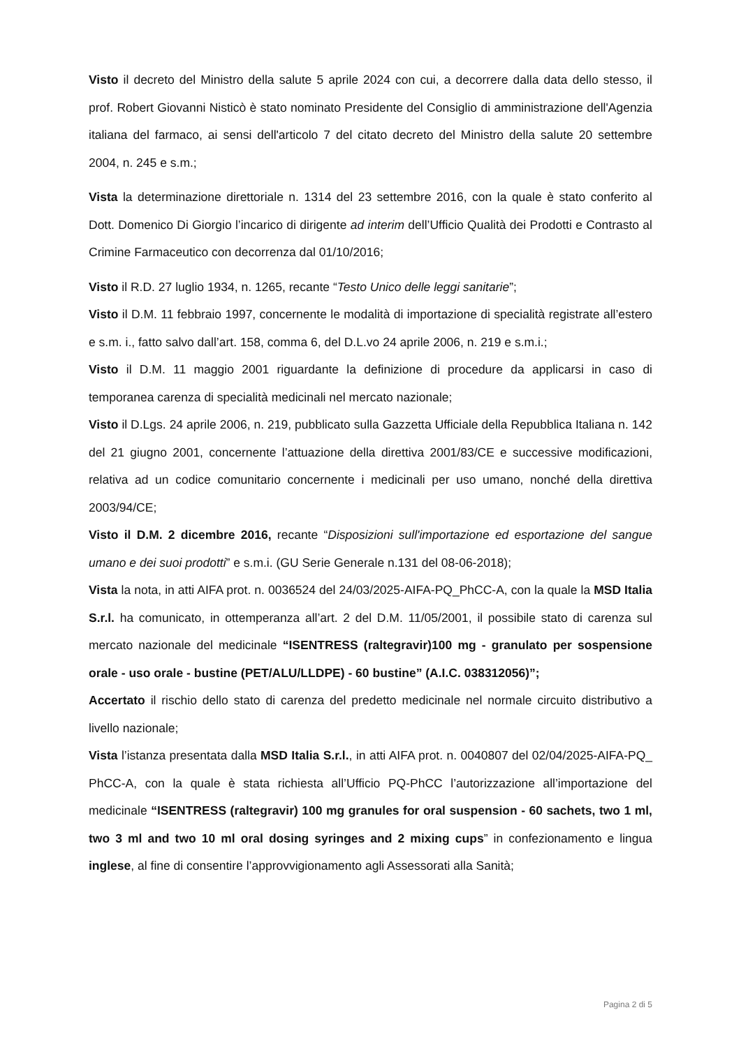Visto il decreto del Ministro della salute 5 aprile 2024 con cui, a decorrere dalla data dello stesso, il prof. Robert Giovanni Nisticò è stato nominato Presidente del Consiglio di amministrazione dell'Agenzia italiana del farmaco, ai sensi dell'articolo 7 del citato decreto del Ministro della salute 20 settembre 2004, n. 245 e s.m.;
Vista la determinazione direttoriale n. 1314 del 23 settembre 2016, con la quale è stato conferito al Dott. Domenico Di Giorgio l’incarico di dirigente ad interim dell’Ufficio Qualità dei Prodotti e Contrasto al Crimine Farmaceutico con decorrenza dal 01/10/2016;
Visto il R.D. 27 luglio 1934, n. 1265, recante “Testo Unico delle leggi sanitarie”;
Visto il D.M. 11 febbraio 1997, concernente le modalità di importazione di specialità registrate all’estero e s.m. i., fatto salvo dall’art. 158, comma 6, del D.L.vo 24 aprile 2006, n. 219 e s.m.i.;
Visto il D.M. 11 maggio 2001 riguardante la definizione di procedure da applicarsi in caso di temporanea carenza di specialità medicinali nel mercato nazionale;
Visto il D.Lgs. 24 aprile 2006, n. 219, pubblicato sulla Gazzetta Ufficiale della Repubblica Italiana n. 142 del 21 giugno 2001, concernente l’attuazione della direttiva 2001/83/CE e successive modificazioni, relativa ad un codice comunitario concernente i medicinali per uso umano, nonché della direttiva 2003/94/CE;
Visto il D.M. 2 dicembre 2016, recante “Disposizioni sull'importazione ed esportazione del sangue umano e dei suoi prodotti” e s.m.i. (GU Serie Generale n.131 del 08-06-2018);
Vista la nota, in atti AIFA prot. n. 0036524 del 24/03/2025-AIFA-PQ_PhCC-A, con la quale la MSD Italia S.r.l. ha comunicato, in ottemperanza all’art. 2 del D.M. 11/05/2001, il possibile stato di carenza sul mercato nazionale del medicinale “ISENTRESS (raltegravir)100 mg - granulato per sospensione orale - uso orale - bustine (PET/ALU/LLDPE) - 60 bustine” (A.I.C. 038312056)”;
Accertato il rischio dello stato di carenza del predetto medicinale nel normale circuito distributivo a livello nazionale;
Vista l’istanza presentata dalla MSD Italia S.r.l., in atti AIFA prot. n. 0040807 del 02/04/2025-AIFA-PQ_ PhCC-A, con la quale è stata richiesta all’Ufficio PQ-PhCC l’autorizzazione all’importazione del medicinale “ISENTRESS (raltegravir) 100 mg granules for oral suspension - 60 sachets, two 1 ml, two 3 ml and two 10 ml oral dosing syringes and 2 mixing cups” in confezionamento e lingua inglese, al fine di consentire l’approvvigionamento agli Assessorati alla Sanità;
Pagina 2 di 5